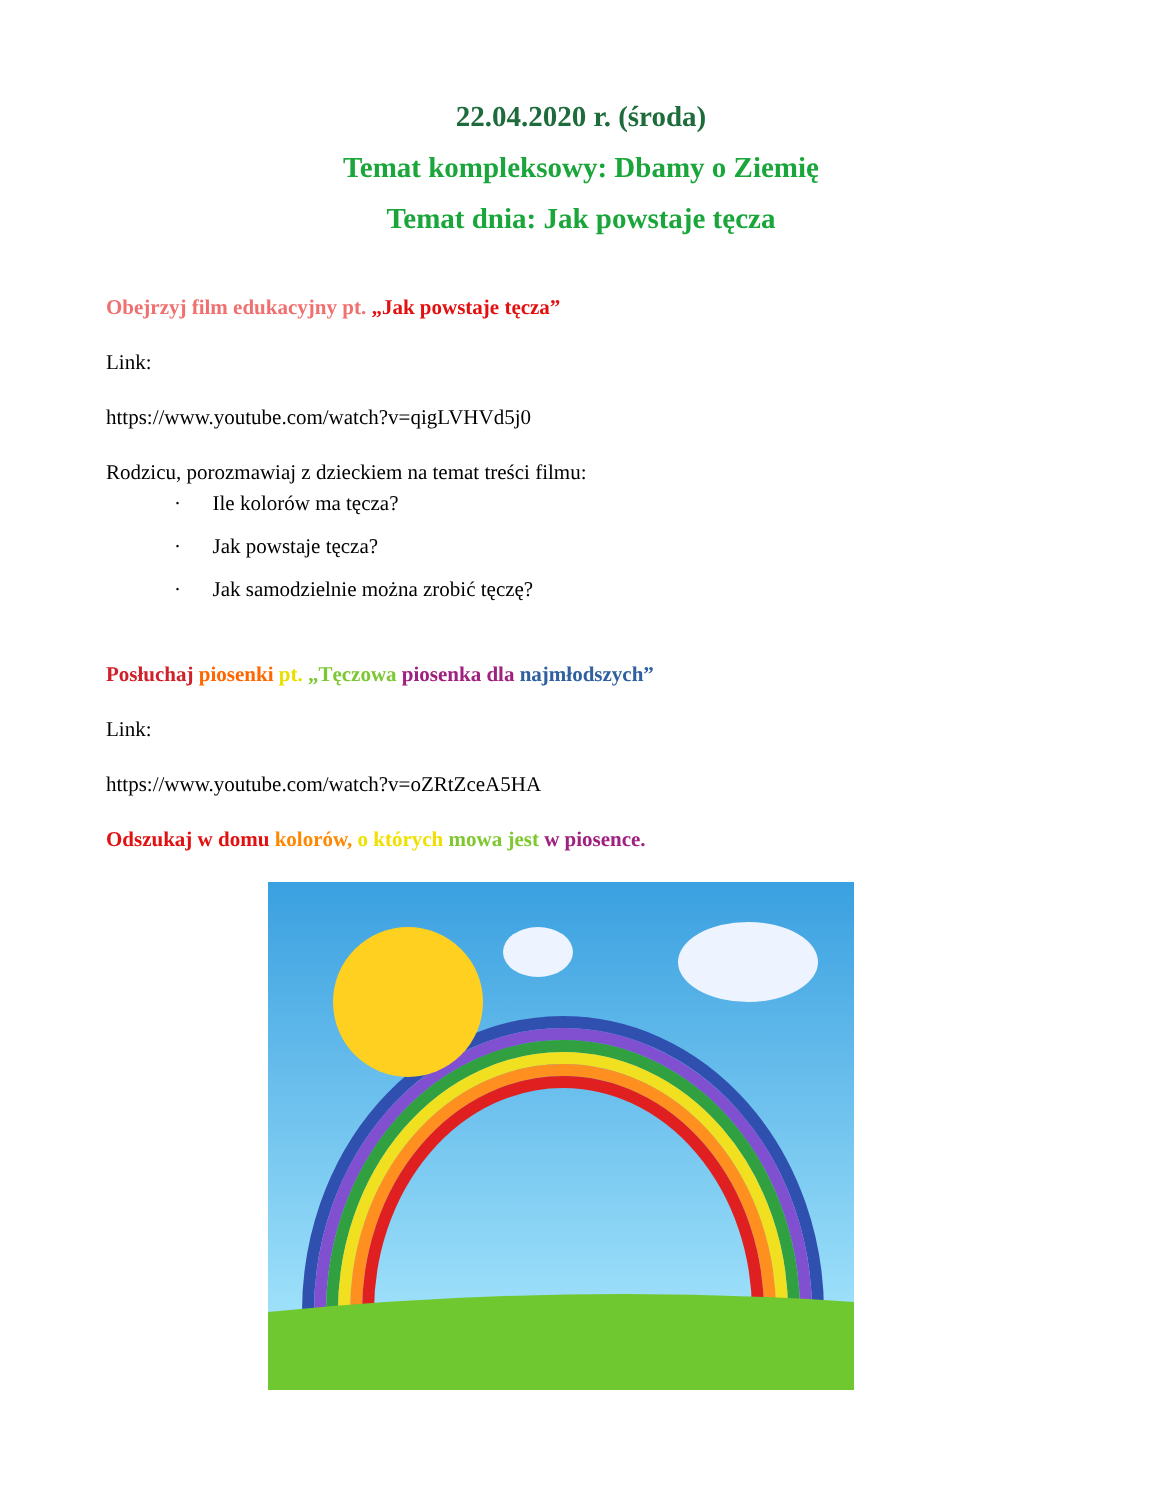22.04.2020 r. (środa)
Temat kompleksowy: Dbamy o Ziemię
Temat dnia: Jak powstaje tęcza
Obejrzyj film edukacyjny pt. „Jak powstaje tęcza”
Link:
https://www.youtube.com/watch?v=qigLVHVd5j0
Rodzicu, porozmawiaj z dzieckiem na temat treści filmu:
· Ile kolorów ma tęcza?
· Jak powstaje tęcza?
· Jak samodzielnie można zrobić tęczę?
Posłuchaj piosenki pt. „Tęczowa piosenka dla najmłodszych”
Link:
https://www.youtube.com/watch?v=oZRtZceA5HA
Odszukaj w domu kolorów, o których mowa jest w piosence.